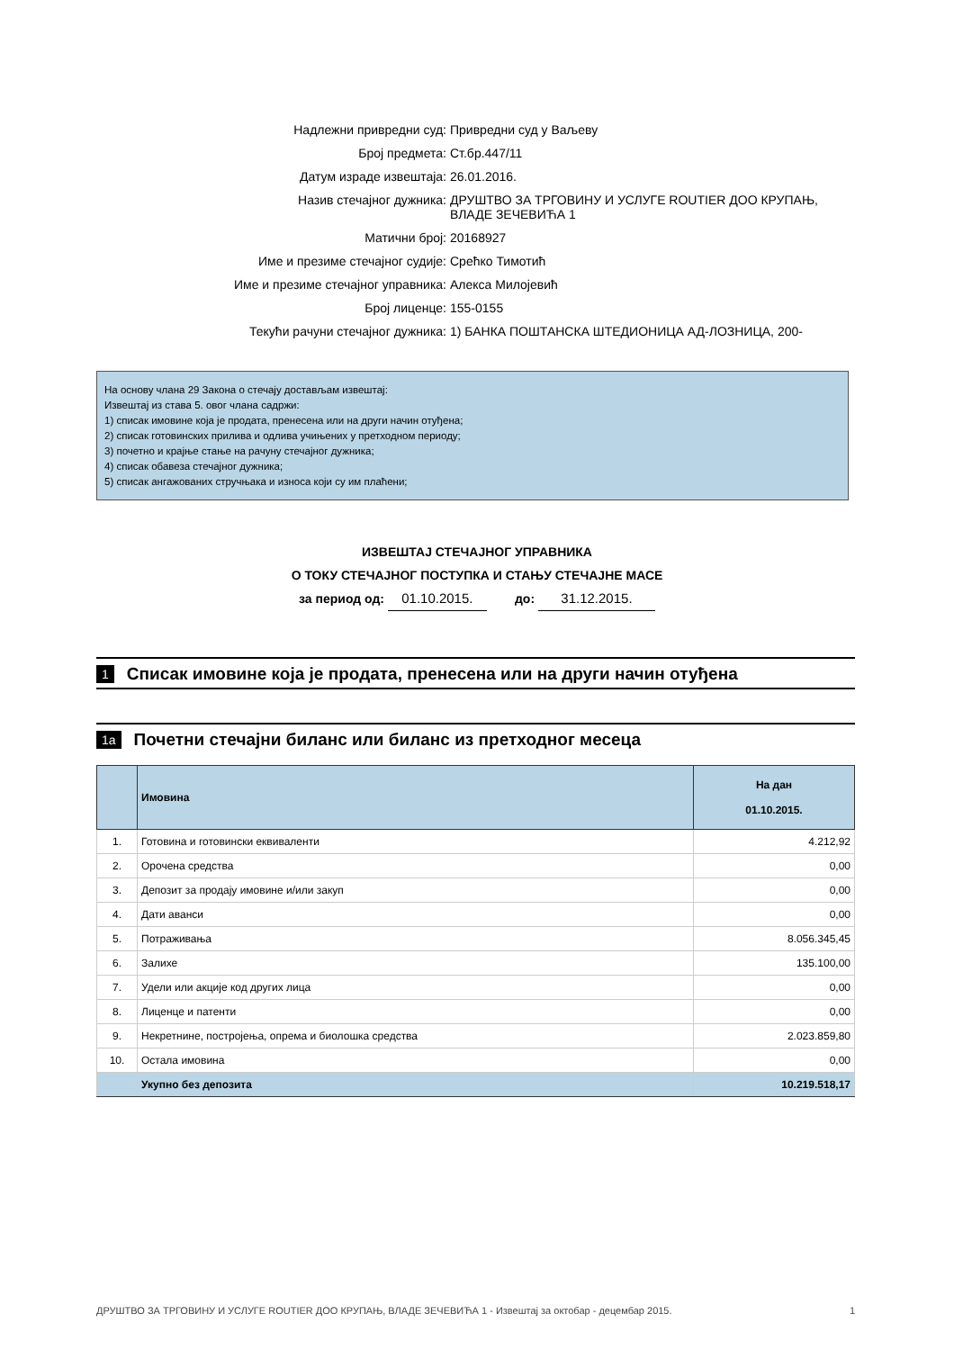Надлежни привредни суд: Привредни суд у Ваљеву
Број предмета: Ст.бр.447/11
Датум израде извештаја: 26.01.2016.
Назив стечајног дужника: ДРУШТВО ЗА ТРГОВИНУ И УСЛУГЕ ROUTIER ДОО КРУПАЊ, ВЛАДЕ ЗЕЧЕВИЋА 1
Матични број: 20168927
Име и презиме стечајног судије: Срећко Тимотић
Име и презиме стечајног управника: Алекса Милојевић
Број лиценце: 155-0155
Текући рачуни стечајног дужника: 1) БАНКА ПОШТАНСКА ШТЕДИОНИЦА АД-ЛОЗНИЦА, 200-
На основу члана 29 Закона о стечају достављам извештај:
Извештај из става 5. овог члана садржи:
1) списак имовине која је продата, пренесена или на други начин отуђена;
2) списак готовинских прилива и одлива учињених у претходном периоду;
3) почетно и крајње стање на рачуну стечајног дужника;
4) списак обавеза стечајног дужника;
5) списак ангажованих стручњака и износа који су им плаћени;
ИЗВЕШТАЈ СТЕЧАЈНОГ УПРАВНИКА
О ТОКУ СТЕЧАЈНОГ ПОСТУПКА И СТАЊУ СТЕЧАЈНЕ МАСЕ
за период од: 01.10.2015. до: 31.12.2015.
1 Списак имовине која је продата, пренесена или на други начин отуђена
1а Почетни стечајни биланс или биланс из претходног месеца
| | Имовина | На дан 01.10.2015. |
| --- | --- | --- |
| 1. | Готовина и готовински еквиваленти | 4.212,92 |
| 2. | Орочена средства | 0,00 |
| 3. | Депозит за продају имовине и/или закуп | 0,00 |
| 4. | Дати аванси | 0,00 |
| 5. | Потраживања | 8.056.345,45 |
| 6. | Залихе | 135.100,00 |
| 7. | Удели или акције код других лица | 0,00 |
| 8. | Лиценце и патенти | 0,00 |
| 9. | Некретнине, постројења, опрема и биолошка средства | 2.023.859,80 |
| 10. | Остала имовина | 0,00 |
| | Укупно без депозита | 10.219.518,17 |
ДРУШТВО ЗА ТРГОВИНУ И УСЛУГЕ ROUTIER ДОО КРУПАЊ, ВЛАДЕ ЗЕЧЕВИЋА 1 - Извештај за октобар - децембар 2015. 1